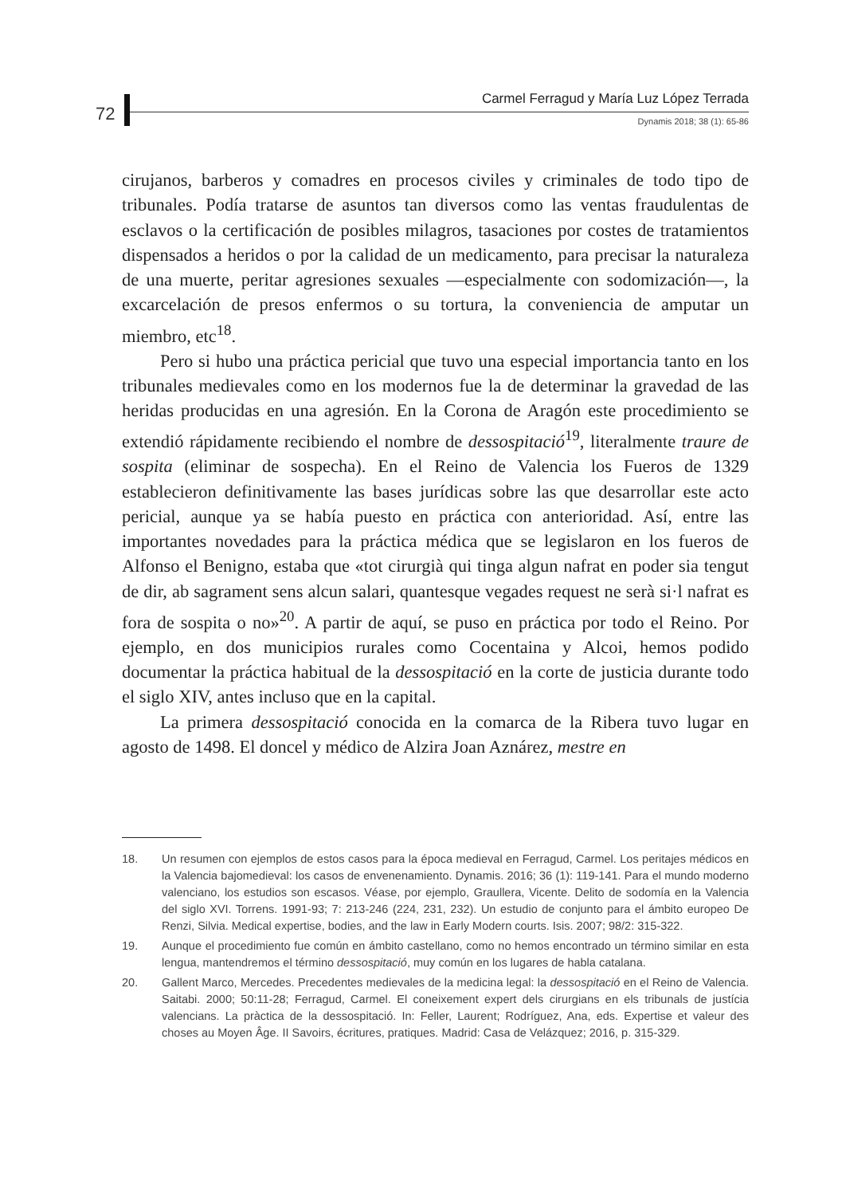72
Carmel Ferragud y María Luz López Terrada
Dynamis 2018; 38 (1): 65-86
cirujanos, barberos y comadres en procesos civiles y criminales de todo tipo de tribunales. Podía tratarse de asuntos tan diversos como las ventas fraudulentas de esclavos o la certificación de posibles milagros, tasaciones por costes de tratamientos dispensados a heridos o por la calidad de un medicamento, para precisar la naturaleza de una muerte, peritar agresiones sexuales —especialmente con sodomización—, la excarcelación de presos enfermos o su tortura, la conveniencia de amputar un miembro, etc<sup>18</sup>.
Pero si hubo una práctica pericial que tuvo una especial importancia tanto en los tribunales medievales como en los modernos fue la de determinar la gravedad de las heridas producidas en una agresión. En la Corona de Aragón este procedimiento se extendió rápidamente recibiendo el nombre de dessospitació<sup>19</sup>, literalmente traure de sospita (eliminar de sospecha). En el Reino de Valencia los Fueros de 1329 establecieron definitivamente las bases jurídicas sobre las que desarrollar este acto pericial, aunque ya se había puesto en práctica con anterioridad. Así, entre las importantes novedades para la práctica médica que se legislaron en los fueros de Alfonso el Benigno, estaba que «tot cirurgià qui tinga algun nafrat en poder sia tengut de dir, ab sagrament sens alcun salari, quantesque vegades request ne serà si·l nafrat es fora de sospita o no»<sup>20</sup>. A partir de aquí, se puso en práctica por todo el Reino. Por ejemplo, en dos municipios rurales como Cocentaina y Alcoi, hemos podido documentar la práctica habitual de la dessospitació en la corte de justicia durante todo el siglo XIV, antes incluso que en la capital.
La primera dessospitació conocida en la comarca de la Ribera tuvo lugar en agosto de 1498. El doncel y médico de Alzira Joan Aznárez, mestre en
18. Un resumen con ejemplos de estos casos para la época medieval en Ferragud, Carmel. Los peritajes médicos en la Valencia bajomedieval: los casos de envenenamiento. Dynamis. 2016; 36 (1): 119-141. Para el mundo moderno valenciano, los estudios son escasos. Véase, por ejemplo, Graullera, Vicente. Delito de sodomía en la Valencia del siglo XVI. Torrens. 1991-93; 7: 213-246 (224, 231, 232). Un estudio de conjunto para el ámbito europeo De Renzi, Silvia. Medical expertise, bodies, and the law in Early Modern courts. Isis. 2007; 98/2: 315-322.
19. Aunque el procedimiento fue común en ámbito castellano, como no hemos encontrado un término similar en esta lengua, mantendremos el término dessospitació, muy común en los lugares de habla catalana.
20. Gallent Marco, Mercedes. Precedentes medievales de la medicina legal: la dessospitació en el Reino de Valencia. Saitabi. 2000; 50:11-28; Ferragud, Carmel. El coneixement expert dels cirurgians en els tribunals de justícia valencians. La pràctica de la dessospitació. In: Feller, Laurent; Rodríguez, Ana, eds. Expertise et valeur des choses au Moyen Âge. II Savoirs, écritures, pratiques. Madrid: Casa de Velázquez; 2016, p. 315-329.